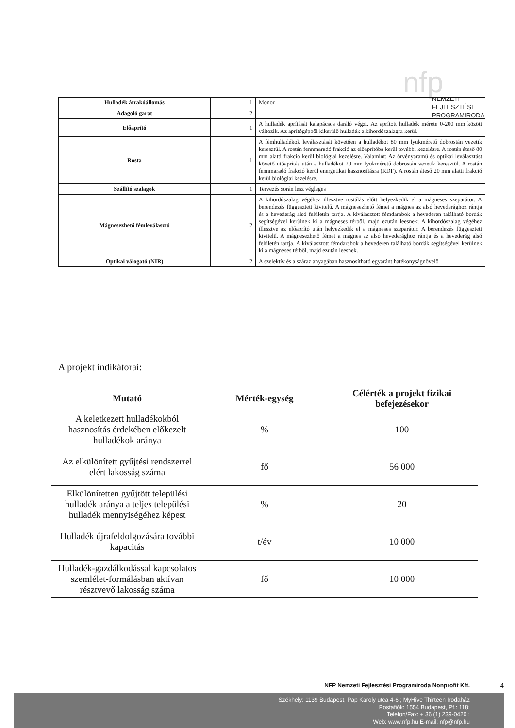nfp
NEMZETI
FEJLESZTÉSI
PROGRAMIRODA
| Hulladék átrakóállomás | 1 | Monor |
| Adagoló garat | 2 | |
| Előaprító | 1 | A hulladék aprítását kalapácsos daráló végzi. Az aprított hulladék mérete 0-200 mm között változik. Az aprítógépből kikerülő hulladék a kihordószalagra kerül. |
| Rosta | 1 | A fémhulladékok leválasztását követően a hulladékot 80 mm lyukméretű dobrostán vezetik keresztül. A rostán fennmaradó frakció az előaprítóba kerül további kezelésre. A rostán áteső 80 mm alatti frakció kerül biológiai kezelésre. Valamint: Az örvényáramú és optikai leválasztást követő utóaprítás után a hulladékot 20 mm lyukméretű dobrostán vezetik keresztül. A rostán fennmaradó frakció kerül energetikai hasznosításra (RDF). A rostán áteső 20 mm alatti frakció kerül biológiai kezelésre. |
| Szállító szalagok | 1 | Tervezés során lesz végleges |
| Mágnesezhető fémleválasztó | 2 | A kihordószalag végéhez illesztve rostálás előtt helyezkedik el a mágneses szeparátor. A berendezés függesztett kivitelű. A mágnesezhető fémet a mágnes az alsó hevederághoz rántja és a hevederág alsó felületén tartja. A kiválasztott fémdarabok a hevederen található bordák segítségével kerülnek ki a mágneses térből, majd ezután leesnek; A kihordószalag végéhez illesztve az előaprító után helyezkedik el a mágneses szeparátor. A berendezés függesztett kivitelű. A mágnesezhető fémet a mágnes az alsó hevederághoz rántja és a hevederág alsó felületén tartja. A kiválasztott fémdarabok a hevederen található bordák segítségével kerülnek ki a mágneses térből, majd ezután leesnek. |
| Optikai válogató (NIR) | 2 | A szelektív és a száraz anyagában hasznosítható egyaránt hatékonyságnövelő |
A projekt indikátorai:
| Mutató | Mérték-egység | Célérték a projekt fizikai befejezésekor |
| --- | --- | --- |
| A keletkezett hulladékokból hasznosítás érdekében előkezelt hulladékok aránya | % | 100 |
| Az elkülönített gyűjtési rendszerrel elért lakosság száma | fő | 56 000 |
| Elkülönítetten gyűjtött települési hulladék aránya a teljes települési hulladék mennyiségéhez képest | % | 20 |
| Hulladék újrafeldolgozására további kapacitás | t/év | 10 000 |
| Hulladék-gazdálkodással kapcsolatos szemlélet-formálásban aktívan résztvevő lakosság száma | fő | 10 000 |
NFP Nemzeti Fejlesztési Programiroda Nonprofit Kft.
4
Székhely: 1139 Budapest, Pap Károly utca 4-6.; MyHive Thirteen Irodaház
Postafiók: 1554 Budapest, Pf.: 118;
Telefon/Fax: + 36 (1) 239-0420 ;
Web: www.nfp.hu E-mail: nfp@nfp.hu